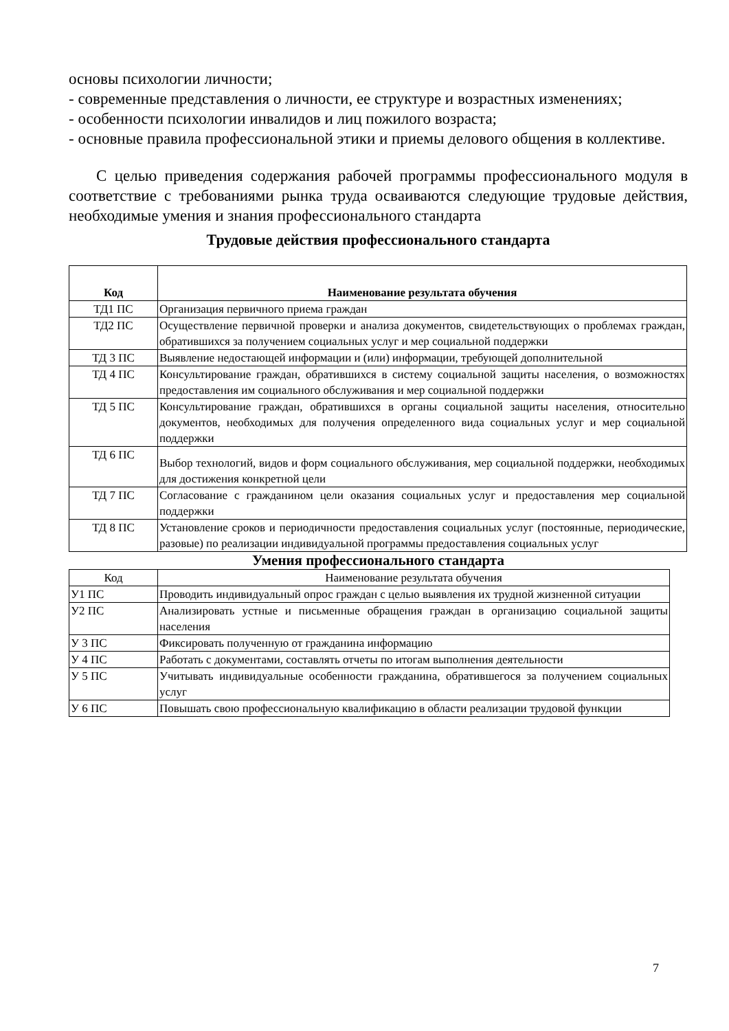основы психологии личности;
- современные представления о личности, ее структуре и возрастных изменениях;
- особенности психологии инвалидов и лиц пожилого возраста;
- основные правила профессиональной этики и приемы делового общения в коллективе.
С целью приведения содержания рабочей программы профессионального модуля в соответствие с требованиями рынка труда осваиваются следующие трудовые действия, необходимые умения и знания профессионального стандарта
Трудовые действия профессионального стандарта
| Код | Наименование результата обучения |
| --- | --- |
| ТД1 ПС | Организация первичного приема граждан |
| ТД2 ПС | Осуществление первичной проверки и анализа документов, свидетельствующих о проблемах граждан, обратившихся за получением социальных услуг и мер социальной поддержки |
| ТД 3 ПС | Выявление недостающей информации и (или) информации, требующей дополнительной |
| ТД 4 ПС | Консультирование граждан, обратившихся в систему социальной защиты населения, о возможностях предоставления им социального обслуживания и мер социальной поддержки |
| ТД 5 ПС | Консультирование граждан, обратившихся в органы социальной защиты населения, относительно документов, необходимых для получения определенного вида социальных услуг и мер социальной поддержки |
| ТД 6 ПС | Выбор технологий, видов и форм социального обслуживания, мер социальной поддержки, необходимых для достижения конкретной цели |
| ТД 7 ПС | Согласование с гражданином цели оказания социальных услуг и предоставления мер социальной поддержки |
| ТД 8 ПС | Установление сроков и периодичности предоставления социальных услуг (постоянные, периодические, разовые) по реализации индивидуальной программы предоставления социальных услуг |
Умения профессионального стандарта
| Код | Наименование результата обучения |
| У1 ПС | Проводить индивидуальный опрос граждан с целью выявления их трудной жизненной ситуации |
| У2 ПС | Анализировать устные и письменные обращения граждан в организацию социальной защиты населения |
| У 3 ПС | Фиксировать полученную от гражданина информацию |
| У 4 ПС | Работать с документами, составлять отчеты по итогам выполнения деятельности |
| У 5 ПС | Учитывать индивидуальные особенности гражданина, обратившегося за получением социальных услуг |
| У 6 ПС | Повышать свою профессиональную квалификацию в области реализации трудовой функции |
7